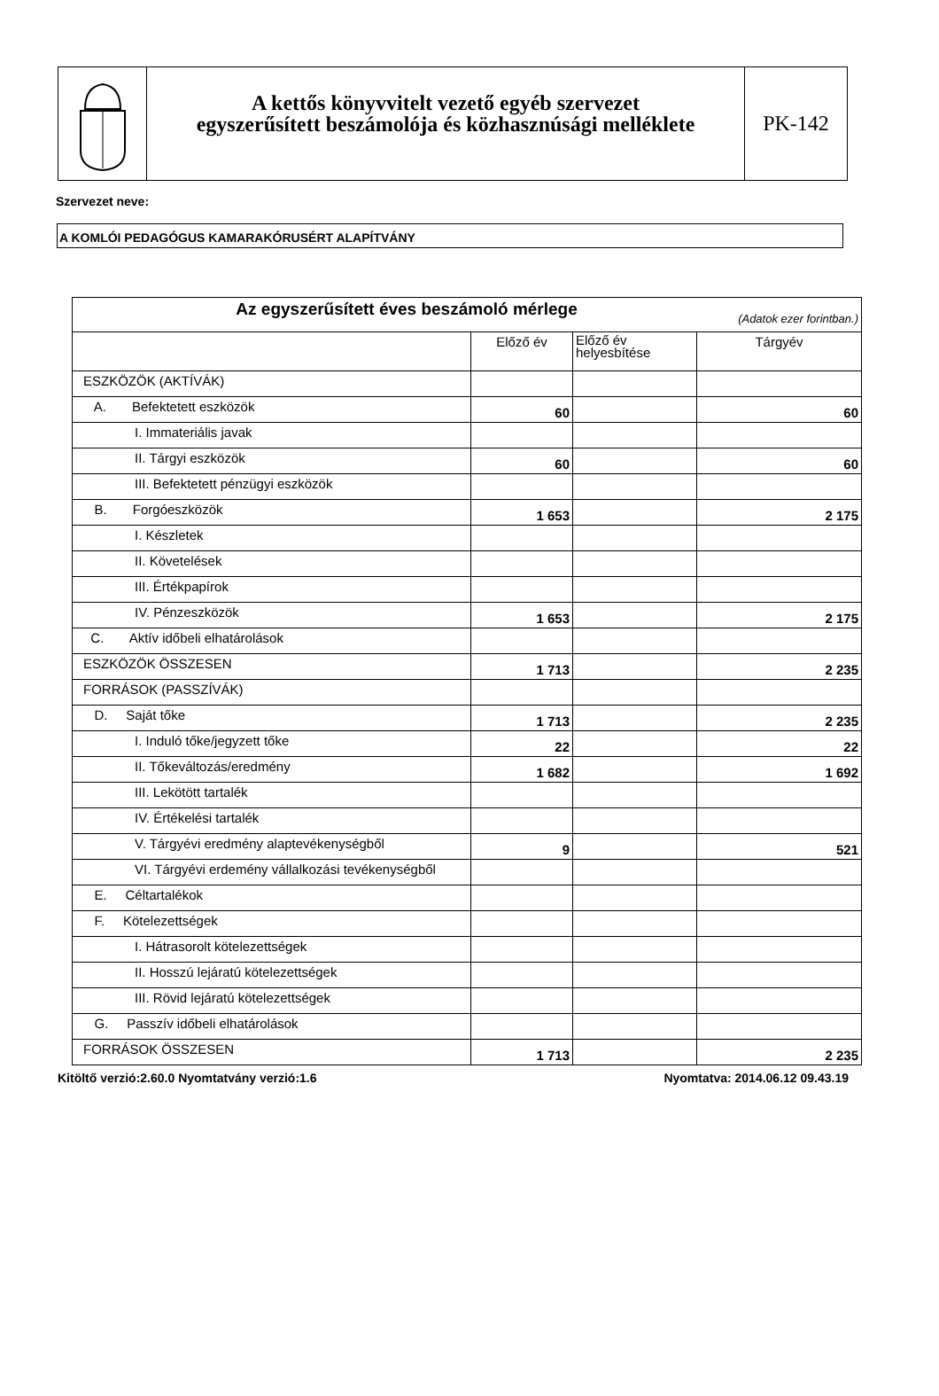A kettős könyvvitelt vezető egyéb szervezet
egyszerűsített beszámolója és közhasznúsági melléklete
PK-142
Szervezet neve:
A KOMLÓI PEDAGÓGUS KAMARAKÓRUSÉRT ALAPÍTVÁNY
| Az egyszerűsített éves beszámoló mérlege (Adatok ezer forintban.) | | | |
| --- | --- | --- | --- |
| | Előző év | Előző év helyesbítése | Tárgyév |
| ESZKÖZÖK (AKTÍVÁK) | | | |
| A. Befektetett eszközök | 60 | | 60 |
| I. Immateriális javak | | | |
| II. Tárgyi eszközök | 60 | | 60 |
| III. Befektetett pénzügyi eszközök | | | |
| B. Forgóeszközök | 1 653 | | 2 175 |
| I. Készletek | | | |
| II. Követelések | | | |
| III. Értékpapírok | | | |
| IV. Pénzeszközök | 1 653 | | 2 175 |
| C. Aktív időbeli elhatárolások | | | |
| ESZKÖZÖK ÖSSZESEN | 1 713 | | 2 235 |
| FORRÁSOK (PASSZÍVÁK) | | | |
| D. Saját tőke | 1 713 | | 2 235 |
| I. Induló tőke/jegyzett tőke | 22 | | 22 |
| II. Tőkeváltozás/eredmény | 1 682 | | 1 692 |
| III. Lekötött tartalék | | | |
| IV. Értékelési tartalék | | | |
| V. Tárgyévi eredmény alaptevékenységből | 9 | | 521 |
| VI. Tárgyévi erdemény vállalkozási tevékenységből | | | |
| E. Céltartalékok | | | |
| F. Kötelezettségek | | | |
| I. Hátrasorolt kötelezettségek | | | |
| II. Hosszú lejáratú kötelezettségek | | | |
| III. Rövid lejáratú kötelezettségek | | | |
| G. Passzív időbeli elhatárolások | | | |
| FORRÁSOK ÖSSZESEN | 1 713 | | 2 235 |
Kitöltő verzió:2.60.0 Nyomtatvány verzió:1.6 Nyomtatva: 2014.06.12 09.43.19